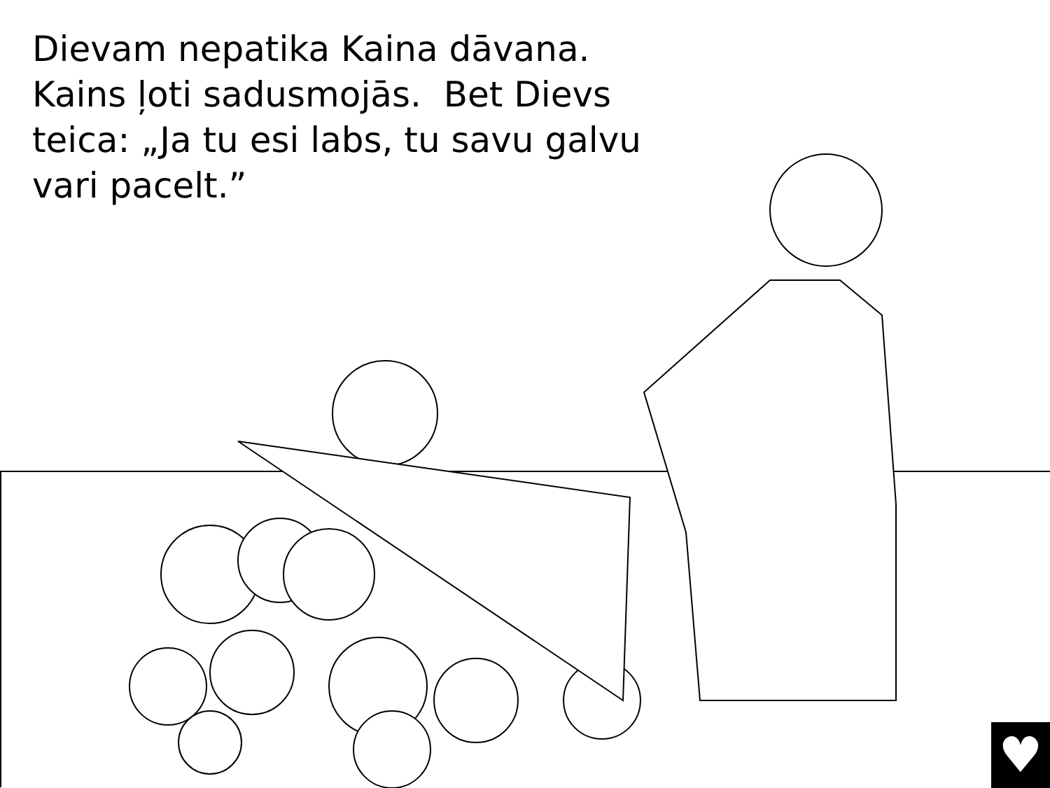Dievam nepatika Kaina dāvana. Kains ļoti sadusmojās. Bet Dievs teica: „Ja tu esi labs, tu savu galvu vari pacelt.”
♥